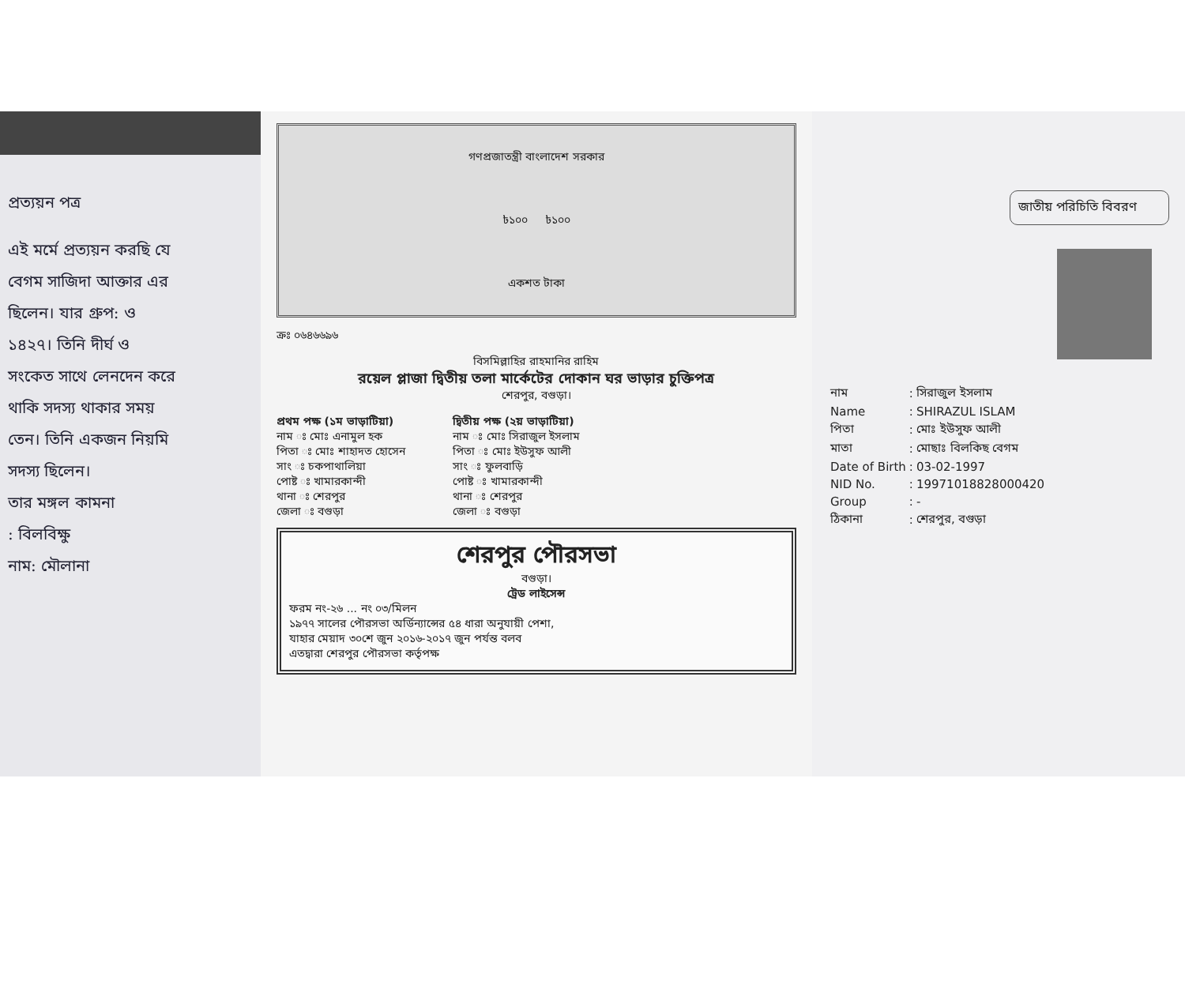প্রত্যয়ন পত্র
এই মর্মে প্রত্যয়ন করছি যে
বেগম সাজিদা আক্তার এর
ছিলেন। যার গ্রুপ: ও
১৪২৭। তিনি দীর্ঘ ও
সংকেত সাথে লেনদেন করে
থাকি সদস্য থাকার সময়
তেন। তিনি একজন নিয়মি
সদস্য ছিলেন।
তার মঙ্গল কামনা
: বিলবিক্ষু
নাম: মৌলানা
গণপ্রজাতন্ত্রী বাংলাদেশ সরকার
৳১০০ ৳১০০
একশত টাকা
ক্রঃ ০৬৪৬৬৯৬
বিসমিল্লাহির রাহমানির রাহিম
রয়েল প্লাজা দ্বিতীয় তলা মার্কেটের দোকান ঘর ভাড়ার চুক্তিপত্র
শেরপুর, বগুড়া।
প্রথম পক্ষ (১ম ভাড়াটিয়া)
নাম ঃ মোঃ এনামুল হক
পিতা ঃ মোঃ শাহাদত হোসেন
সাং ঃ চকপাথালিয়া
পোষ্ট ঃ খামারকান্দী
থানা ঃ শেরপুর
জেলা ঃ বগুড়া
দ্বিতীয় পক্ষ (২য় ভাড়াটিয়া)
নাম ঃ মোঃ সিরাজুল ইসলাম
পিতা ঃ মোঃ ইউসুফ আলী
সাং ঃ ফুলবাড়ি
পোষ্ট ঃ খামারকান্দী
থানা ঃ শেরপুর
জেলা ঃ বগুড়া
শেরপুর পৌরসভা
বগুড়া।
ট্রেড লাইসেন্স
ফরম নং-২৬ ... নং ০৩/মিলন
১৯৭৭ সালের পৌরসভা অর্ডিন্যান্সের ৫৪ ধারা অনুযায়ী পেশা,
যাহার মেয়াদ ৩০শে জুন ২০১৬-২০১৭ জুন পর্যন্ত বলব
এতদ্বারা শেরপুর পৌরসভা কর্তৃপক্ষ
জাতীয় পরিচিতি বিবরণ
| নাম | : | সিরাজুল ইসলাম |
| Name | : | SHIRAZUL ISLAM |
| পিতা | : | মোঃ ইউসুফ আলী |
| মাতা | : | মোছাঃ বিলকিছ বেগম |
| Date of Birth | : | 03-02-1997 |
| NID No. | : | 19971018828000420 |
| Group | : | - |
| ঠিকানা | : | শেরপুর, বগুড়া |